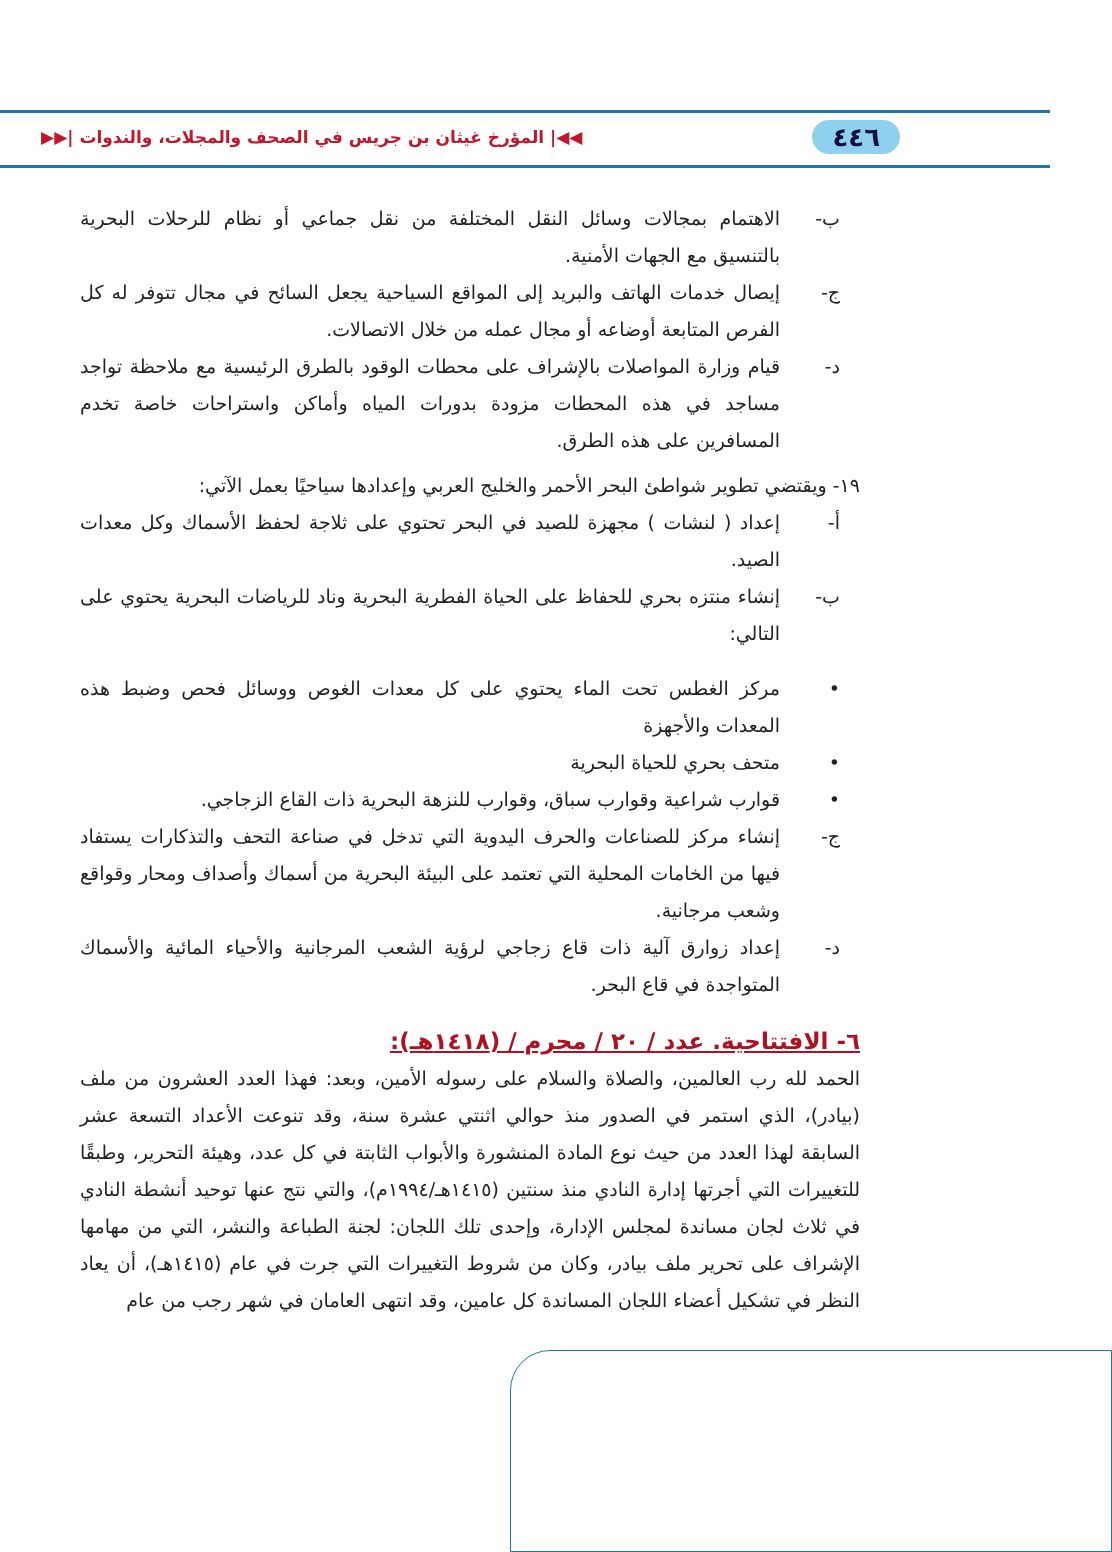٤٤٦ ◀◀| المؤرخ غيثان بن جريس في الصحف والمجلات، والندوات |▶▶
ب- الاهتمام بمجالات وسائل النقل المختلفة من نقل جماعي أو نظام للرحلات البحرية بالتنسيق مع الجهات الأمنية.
ج- إيصال خدمات الهاتف والبريد إلى المواقع السياحية يجعل السائح في مجال تتوفر له كل الفرص المتابعة أوضاعه أو مجال عمله من خلال الاتصالات.
د- قيام وزارة المواصلات بالإشراف على محطات الوقود بالطرق الرئيسية مع ملاحظة تواجد مساجد في هذه المحطات مزودة بدورات المياه وأماكن واستراحات خاصة تخدم المسافرين على هذه الطرق.
١٩- ويقتضي تطوير شواطئ البحر الأحمر والخليج العربي وإعدادها سياحيًا بعمل الآتي:
أ- إعداد ( لنشات ) مجهزة للصيد في البحر تحتوي على ثلاجة لحفظ الأسماك وكل معدات الصيد.
ب- إنشاء منتزه بحري للحفاظ على الحياة الفطرية البحرية وناد للرياضات البحرية يحتوي على التالي:
• مركز الغطس تحت الماء يحتوي على كل معدات الغوص ووسائل فحص وضبط هذه المعدات والأجهزة
• متحف بحري للحياة البحرية
• قوارب شراعية وقوارب سباق، وقوارب للنزهة البحرية ذات القاع الزجاجي.
ج- إنشاء مركز للصناعات والحرف اليدوية التي تدخل في صناعة التحف والتذكارات يستفاد فيها من الخامات المحلية التي تعتمد على البيئة البحرية من أسماك وأصداف ومحار وقواقع وشعب مرجانية.
د- إعداد زوارق آلية ذات قاع زجاجي لرؤية الشعب المرجانية والأحياء المائية والأسماك المتواجدة في قاع البحر.
٦- الافتتاحية. عدد / ٢٠ / محرم / (١٤١٨هـ):
الحمد لله رب العالمين، والصلاة والسلام على رسوله الأمين، وبعد: فهذا العدد العشرون من ملف (بيادر)، الذي استمر في الصدور منذ حوالي اثنتي عشرة سنة، وقد تنوعت الأعداد التسعة عشر السابقة لهذا العدد من حيث نوع المادة المنشورة والأبواب الثابتة في كل عدد، وهيئة التحرير، وطبقًا للتغييرات التي أجرتها إدارة النادي منذ سنتين (١٤١٥هـ/١٩٩٤م)، والتي نتج عنها توحيد أنشطة النادي في ثلاث لجان مساندة لمجلس الإدارة، وإحدى تلك اللجان: لجنة الطباعة والنشر، التي من مهامها الإشراف على تحرير ملف بيادر، وكان من شروط التغييرات التي جرت في عام (١٤١٥هـ)، أن يعاد النظر في تشكيل أعضاء اللجان المساندة كل عامين، وقد انتهى العامان في شهر رجب من عام